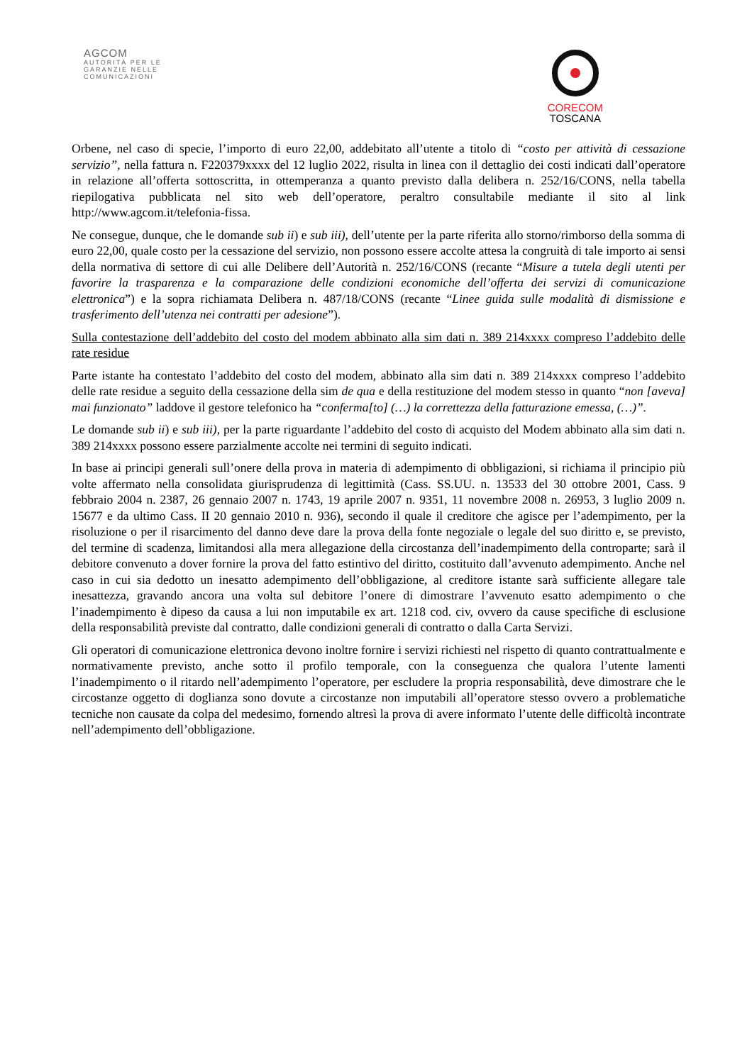AGCOM
AUTORITÀ PER LE
GARANZIE NELLE
COMUNICAZIONI
CORECOM
TOSCANA
Orbene, nel caso di specie, l’importo di euro 22,00, addebitato all’utente a titolo di “costo per attività di cessazione servizio”, nella fattura n. F220379xxxx del 12 luglio 2022, risulta in linea con il dettaglio dei costi indicati dall’operatore in relazione all’offerta sottoscritta, in ottemperanza a quanto previsto dalla delibera n. 252/16/CONS, nella tabella riepilogativa pubblicata nel sito web dell’operatore, peraltro consultabile mediante il sito al link http://www.agcom.it/telefonia-fissa.
Ne consegue, dunque, che le domande sub ii) e sub iii), dell’utente per la parte riferita allo storno/rimborso della somma di euro 22,00, quale costo per la cessazione del servizio, non possono essere accolte attesa la congruità di tale importo ai sensi della normativa di settore di cui alle Delibere dell’Autorità n. 252/16/CONS (recante “Misure a tutela degli utenti per favorire la trasparenza e la comparazione delle condizioni economiche dell’offerta dei servizi di comunicazione elettronica”) e la sopra richiamata Delibera n. 487/18/CONS (recante “Linee guida sulle modalità di dismissione e trasferimento dell’utenza nei contratti per adesione”).
Sulla contestazione dell’addebito del costo del modem abbinato alla sim dati n. 389 214xxxx compreso l’addebito delle rate residue
Parte istante ha contestato l’addebito del costo del modem, abbinato alla sim dati n. 389 214xxxx compreso l’addebito delle rate residue a seguito della cessazione della sim de qua e della restituzione del modem stesso in quanto “non [aveva] mai funzionato” laddove il gestore telefonico ha “conferma[to] (…) la correttezza della fatturazione emessa, (…)”.
Le domande sub ii) e sub iii), per la parte riguardante l’addebito del costo di acquisto del Modem abbinato alla sim dati n. 389 214xxxx possono essere parzialmente accolte nei termini di seguito indicati.
In base ai principi generali sull’onere della prova in materia di adempimento di obbligazioni, si richiama il principio più volte affermato nella consolidata giurisprudenza di legittimità (Cass. SS.UU. n. 13533 del 30 ottobre 2001, Cass. 9 febbraio 2004 n. 2387, 26 gennaio 2007 n. 1743, 19 aprile 2007 n. 9351, 11 novembre 2008 n. 26953, 3 luglio 2009 n. 15677 e da ultimo Cass. II 20 gennaio 2010 n. 936), secondo il quale il creditore che agisce per l’adempimento, per la risoluzione o per il risarcimento del danno deve dare la prova della fonte negoziale o legale del suo diritto e, se previsto, del termine di scadenza, limitandosi alla mera allegazione della circostanza dell’inadempimento della controparte; sarà il debitore convenuto a dover fornire la prova del fatto estintivo del diritto, costituito dall’avvenuto adempimento. Anche nel caso in cui sia dedotto un inesatto adempimento dell’obbligazione, al creditore istante sarà sufficiente allegare tale inesattezza, gravando ancora una volta sul debitore l’onere di dimostrare l’avvenuto esatto adempimento o che l’inadempimento è dipeso da causa a lui non imputabile ex art. 1218 cod. civ, ovvero da cause specifiche di esclusione della responsabilità previste dal contratto, dalle condizioni generali di contratto o dalla Carta Servizi.
Gli operatori di comunicazione elettronica devono inoltre fornire i servizi richiesti nel rispetto di quanto contrattualmente e normativamente previsto, anche sotto il profilo temporale, con la conseguenza che qualora l’utente lamenti l’inadempimento o il ritardo nell’adempimento l’operatore, per escludere la propria responsabilità, deve dimostrare che le circostanze oggetto di doglianza sono dovute a circostanze non imputabili all’operatore stesso ovvero a problematiche tecniche non causate da colpa del medesimo, fornendo altresì la prova di avere informato l’utente delle difficoltà incontrate nell’adempimento dell’obbligazione.